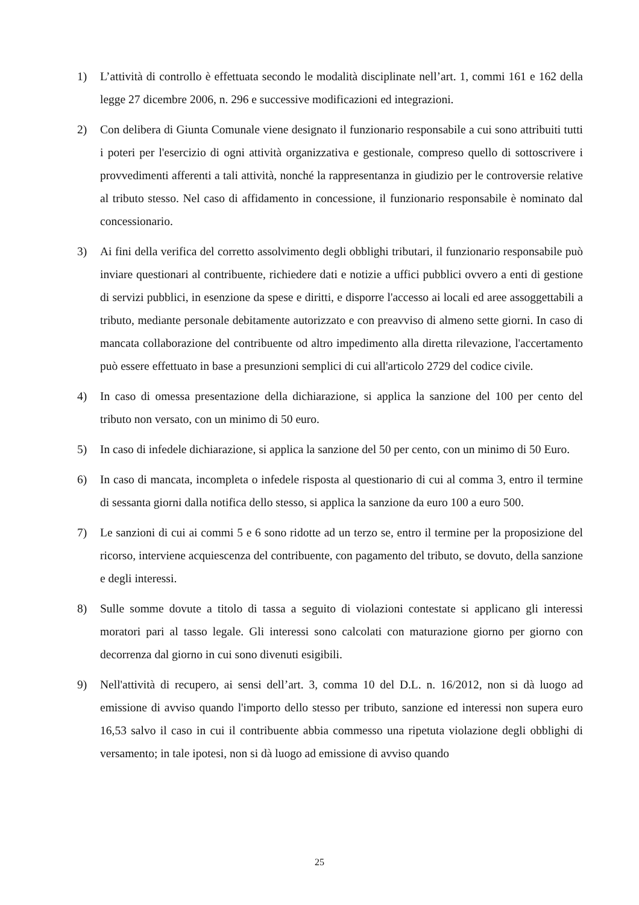1) L’attività di controllo è effettuata secondo le modalità disciplinate nell’art. 1, commi 161 e 162 della legge 27 dicembre 2006, n. 296 e successive modificazioni ed integrazioni.
2) Con delibera di Giunta Comunale viene designato il funzionario responsabile a cui sono attribuiti tutti i poteri per l'esercizio di ogni attività organizzativa e gestionale, compreso quello di sottoscrivere i provvedimenti afferenti a tali attività, nonché la rappresentanza in giudizio per le controversie relative al tributo stesso. Nel caso di affidamento in concessione, il funzionario responsabile è nominato dal concessionario.
3) Ai fini della verifica del corretto assolvimento degli obblighi tributari, il funzionario responsabile può inviare questionari al contribuente, richiedere dati e notizie a uffici pubblici ovvero a enti di gestione di servizi pubblici, in esenzione da spese e diritti, e disporre l'accesso ai locali ed aree assoggettabili a tributo, mediante personale debitamente autorizzato e con preavviso di almeno sette giorni. In caso di mancata collaborazione del contribuente od altro impedimento alla diretta rilevazione, l'accertamento può essere effettuato in base a presunzioni semplici di cui all'articolo 2729 del codice civile.
4) In caso di omessa presentazione della dichiarazione, si applica la sanzione del 100 per cento del tributo non versato, con un minimo di 50 euro.
5) In caso di infedele dichiarazione, si applica la sanzione del 50 per cento, con un minimo di 50 Euro.
6) In caso di mancata, incompleta o infedele risposta al questionario di cui al comma 3, entro il termine di sessanta giorni dalla notifica dello stesso, si applica la sanzione da euro 100 a euro 500.
7) Le sanzioni di cui ai commi 5 e 6 sono ridotte ad un terzo se, entro il termine per la proposizione del ricorso, interviene acquiescenza del contribuente, con pagamento del tributo, se dovuto, della sanzione e degli interessi.
8) Sulle somme dovute a titolo di tassa a seguito di violazioni contestate si applicano gli interessi moratori pari al tasso legale. Gli interessi sono calcolati con maturazione giorno per giorno con decorrenza dal giorno in cui sono divenuti esigibili.
9) Nell'attività di recupero, ai sensi dell’art. 3, comma 10 del D.L. n. 16/2012, non si dà luogo ad emissione di avviso quando l'importo dello stesso per tributo, sanzione ed interessi non supera euro 16,53 salvo il caso in cui il contribuente abbia commesso una ripetuta violazione degli obblighi di versamento; in tale ipotesi, non si dà luogo ad emissione di avviso quando
25